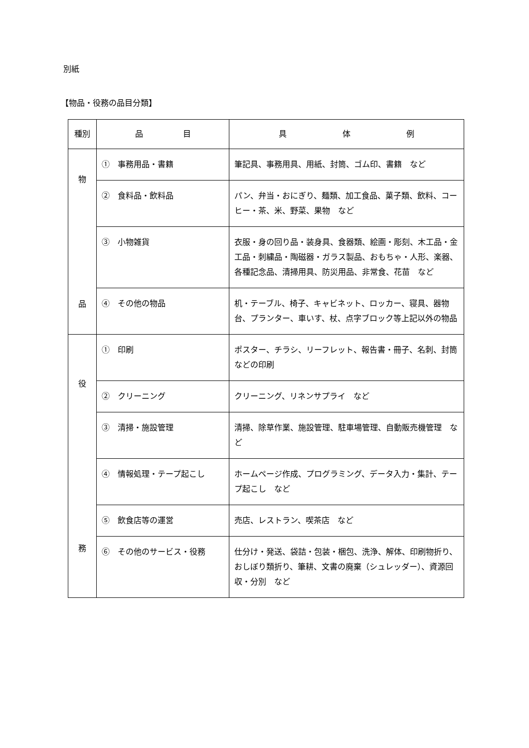別紙
【物品・役務の品目分類】
| 種別 | 品 目 | 具 体 例 |
| --- | --- | --- |
| 物 品 | ① 事務用品・書籍 | 筆記具、事務用具、用紙、封筒、ゴム印、書籍 など |
| | ② 食料品・飲料品 | パン、弁当・おにぎり、麺類、加工食品、菓子類、飲料、コーヒー・茶、米、野菜、果物 など |
| | ③ 小物雑貨 | 衣服・身の回り品・装身具、食器類、絵画・彫刻、木工品・金工品・刺繍品・陶磁器・ガラス製品、おもちゃ・人形、楽器、各種記念品、清掃用具、防災用品、非常食、花苗 など |
| | ④ その他の物品 | 机・テーブル、椅子、キャビネット、ロッカー、寝具、器物台、プランター、車いす、杖、点字ブロック等上記以外の物品 |
| 役 務 | ① 印刷 | ポスター、チラシ、リーフレット、報告書・冊子、名刺、封筒などの印刷 |
| | ② クリーニング | クリーニング、リネンサプライ など |
| | ③ 清掃・施設管理 | 清掃、除草作業、施設管理、駐車場管理、自動販売機管理 など |
| | ④ 情報処理・テープ起こし | ホームページ作成、プログラミング、データ入力・集計、テープ起こし など |
| | ⑤ 飲食店等の運営 | 売店、レストラン、喫茶店 など |
| | ⑥ その他のサービス・役務 | 仕分け・発送、袋詰・包装・梱包、洗浄、解体、印刷物折り、おしぼり類折り、筆耕、文書の廃棄（シュレッダー）、資源回収・分別 など |